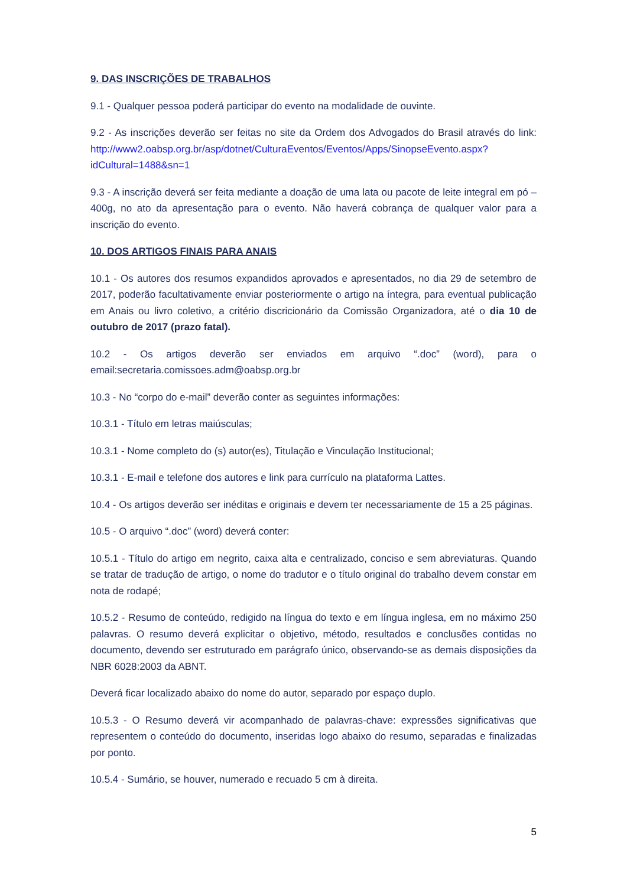9. DAS INSCRIÇÕES DE TRABALHOS
9.1 - Qualquer pessoa poderá participar do evento na modalidade de ouvinte.
9.2 - As inscrições deverão ser feitas no site da Ordem dos Advogados do Brasil através do link: http://www2.oabsp.org.br/asp/dotnet/CulturaEventos/Eventos/Apps/SinopseEvento.aspx?idCultural=1488&sn=1
9.3 - A inscrição deverá ser feita mediante a doação de uma lata ou pacote de leite integral em pó – 400g, no ato da apresentação para o evento. Não haverá cobrança de qualquer valor para a inscrição do evento.
10. DOS ARTIGOS FINAIS PARA ANAIS
10.1 - Os autores dos resumos expandidos aprovados e apresentados, no dia 29 de setembro de 2017, poderão facultativamente enviar posteriormente o artigo na íntegra, para eventual publicação em Anais ou livro coletivo, a critério discricionário da Comissão Organizadora, até o dia 10 de outubro de 2017 (prazo fatal).
10.2 - Os artigos deverão ser enviados em arquivo “.doc” (word), para o email:secretaria.comissoes.adm@oabsp.org.br
10.3 - No “corpo do e-mail” deverão conter as seguintes informações:
10.3.1 - Título em letras maiúsculas;
10.3.1 - Nome completo do (s) autor(es), Titulação e Vinculação Institucional;
10.3.1 - E-mail e telefone dos autores e link para currículo na plataforma Lattes.
10.4 - Os artigos deverão ser inéditas e originais e devem ter necessariamente de 15 a 25 páginas.
10.5 - O arquivo “.doc” (word) deverá conter:
10.5.1 - Título do artigo em negrito, caixa alta e centralizado, conciso e sem abreviaturas. Quando se tratar de tradução de artigo, o nome do tradutor e o título original do trabalho devem constar em nota de rodapé;
10.5.2 - Resumo de conteúdo, redigido na língua do texto e em língua inglesa, em no máximo 250 palavras. O resumo deverá explicitar o objetivo, método, resultados e conclusões contidas no documento, devendo ser estruturado em parágrafo único, observando-se as demais disposições da NBR 6028:2003 da ABNT.
Deverá ficar localizado abaixo do nome do autor, separado por espaço duplo.
10.5.3 - O Resumo deverá vir acompanhado de palavras-chave: expressões significativas que representem o conteúdo do documento, inseridas logo abaixo do resumo, separadas e finalizadas por ponto.
10.5.4 - Sumário, se houver, numerado e recuado 5 cm à direita.
5